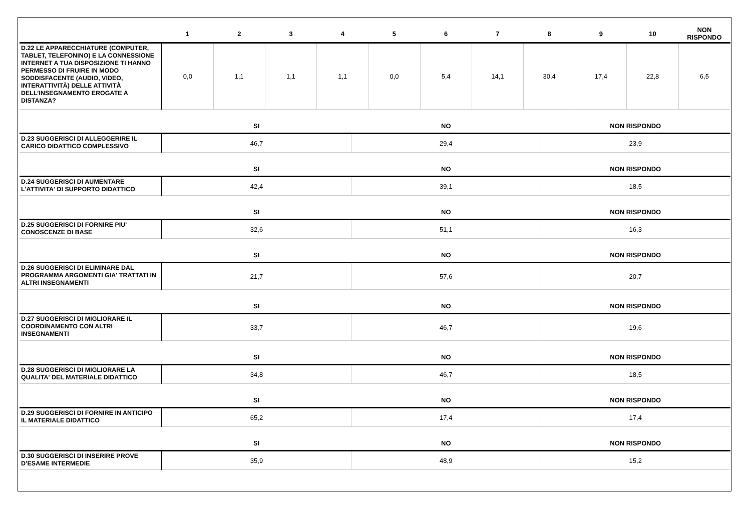| | 1 | 2 | 3 | 4 | 5 | 6 | 7 | 8 | 9 | 10 | NON RISPONDO |
| --- | --- | --- | --- | --- | --- | --- | --- | --- | --- | --- | --- |
| D.22 LE APPARECCHIATURE (COMPUTER, TABLET, TELEFONINO) E LA CONNESSIONE INTERNET A TUA DISPOSIZIONE TI HANNO PERMESSO DI FRUIRE IN MODO SODDISFACENTE (AUDIO, VIDEO, INTERATTIVITÀ) DELLE ATTIVITÀ DELL’INSEGNAMENTO EROGATE A DISTANZA? | 0,0 | 1,1 | 1,1 | 1,1 | 0,0 | 5,4 | 14,1 | 30,4 | 17,4 | 22,8 | 6,5 |
| | SI | NO | NON RISPONDO |
| --- | --- | --- | --- |
| D.23 SUGGERISCI DI ALLEGGERIRE IL CARICO DIDATTICO COMPLESSIVO | 46,7 | 29,4 | 23,9 |
| | SI | NO | NON RISPONDO |
| D.24 SUGGERISCI DI AUMENTARE L'ATTIVITA' DI SUPPORTO DIDATTICO | 42,4 | 39,1 | 18,5 |
| | SI | NO | NON RISPONDO |
| D.25 SUGGERISCI DI FORNIRE PIU' CONOSCENZE DI BASE | 32,6 | 51,1 | 16,3 |
| | SI | NO | NON RISPONDO |
| D.26 SUGGERISCI DI ELIMINARE DAL PROGRAMMA ARGOMENTI GIA' TRATTATI IN ALTRI INSEGNAMENTI | 21,7 | 57,6 | 20,7 |
| | SI | NO | NON RISPONDO |
| D.27 SUGGERISCI DI MIGLIORARE IL COORDINAMENTO CON ALTRI INSEGNAMENTI | 33,7 | 46,7 | 19,6 |
| | SI | NO | NON RISPONDO |
| D.28 SUGGERISCI DI MIGLIORARE LA QUALITA' DEL MATERIALE DIDATTICO | 34,8 | 46,7 | 18,5 |
| | SI | NO | NON RISPONDO |
| D.29 SUGGERISCI DI FORNIRE IN ANTICIPO IL MATERIALE DIDATTICO | 65,2 | 17,4 | 17,4 |
| | SI | NO | NON RISPONDO |
| D.30 SUGGERISCI DI INSERIRE PROVE D’ESAME INTERMEDIE | 35,9 | 48,9 | 15,2 |